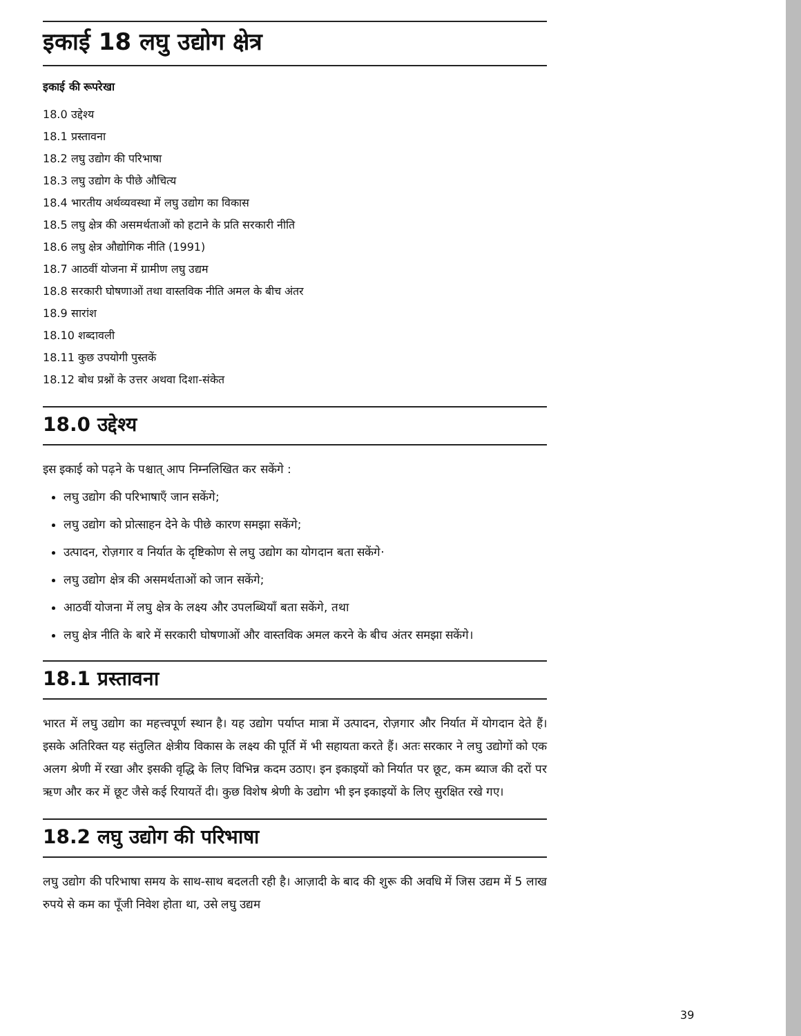इकाई 18 लघु उद्योग क्षेत्र
इकाई की रूपरेखा
18.0 उद्देश्य
18.1 प्रस्तावना
18.2 लघु उद्योग की परिभाषा
18.3 लघु उद्योग के पीछे औचित्य
18.4 भारतीय अर्थव्यवस्था में लघु उद्योग का विकास
18.5 लघु क्षेत्र की असमर्थताओं को हटाने के प्रति सरकारी नीति
18.6 लघु क्षेत्र औद्योगिक नीति (1991)
18.7 आठवीं योजना में ग्रामीण लघु उद्यम
18.8 सरकारी घोषणाओं तथा वास्तविक नीति अमल के बीच अंतर
18.9 सारांश
18.10 शब्दावली
18.11 कुछ उपयोगी पुस्तकें
18.12 बोध प्रश्नों के उत्तर अथवा दिशा-संकेत
18.0 उद्देश्य
इस इकाई को पढ़ने के पश्चात् आप निम्नलिखित कर सकेंगे :
लघु उद्योग की परिभाषाएँ जान सकेंगे;
लघु उद्योग को प्रोत्साहन देने के पीछे कारण समझा सकेंगे;
उत्पादन, रोज़गार व निर्यात के दृष्टिकोण से लघु उद्योग का योगदान बता सकेंगे·
लघु उद्योग क्षेत्र की असमर्थताओं को जान सकेंगे;
आठवीं योजना में लघु क्षेत्र के लक्ष्य और उपलब्धियाँ बता सकेंगे, तथा
लघु क्षेत्र नीति के बारे में सरकारी घोषणाओं और वास्तविक अमल करने के बीच अंतर समझा सकेंगे।
18.1 प्रस्तावना
भारत में लघु उद्योग का महत्त्वपूर्ण स्थान है। यह उद्योग पर्याप्त मात्रा में उत्पादन, रोज़गार और निर्यात में योगदान देते हैं। इसके अतिरिक्त यह संतुलित क्षेत्रीय विकास के लक्ष्य की पूर्ति में भी सहायता करते हैं। अतः सरकार ने लघु उद्योगों को एक अलग श्रेणी में रखा और इसकी वृद्धि के लिए विभिन्न कदम उठाए। इन इकाइयों को निर्यात पर छूट, कम ब्याज की दरों पर ऋण और कर में छूट जैसे कई रियायतें दी। कुछ विशेष श्रेणी के उद्योग भी इन इकाइयों के लिए सुरक्षित रखे गए।
18.2 लघु उद्योग की परिभाषा
लघु उद्योग की परिभाषा समय के साथ-साथ बदलती रही है। आज़ादी के बाद की शुरू की अवधि में जिस उद्यम में 5 लाख रुपये से कम का पूँजी निवेश होता था, उसे लघु उद्यम
39